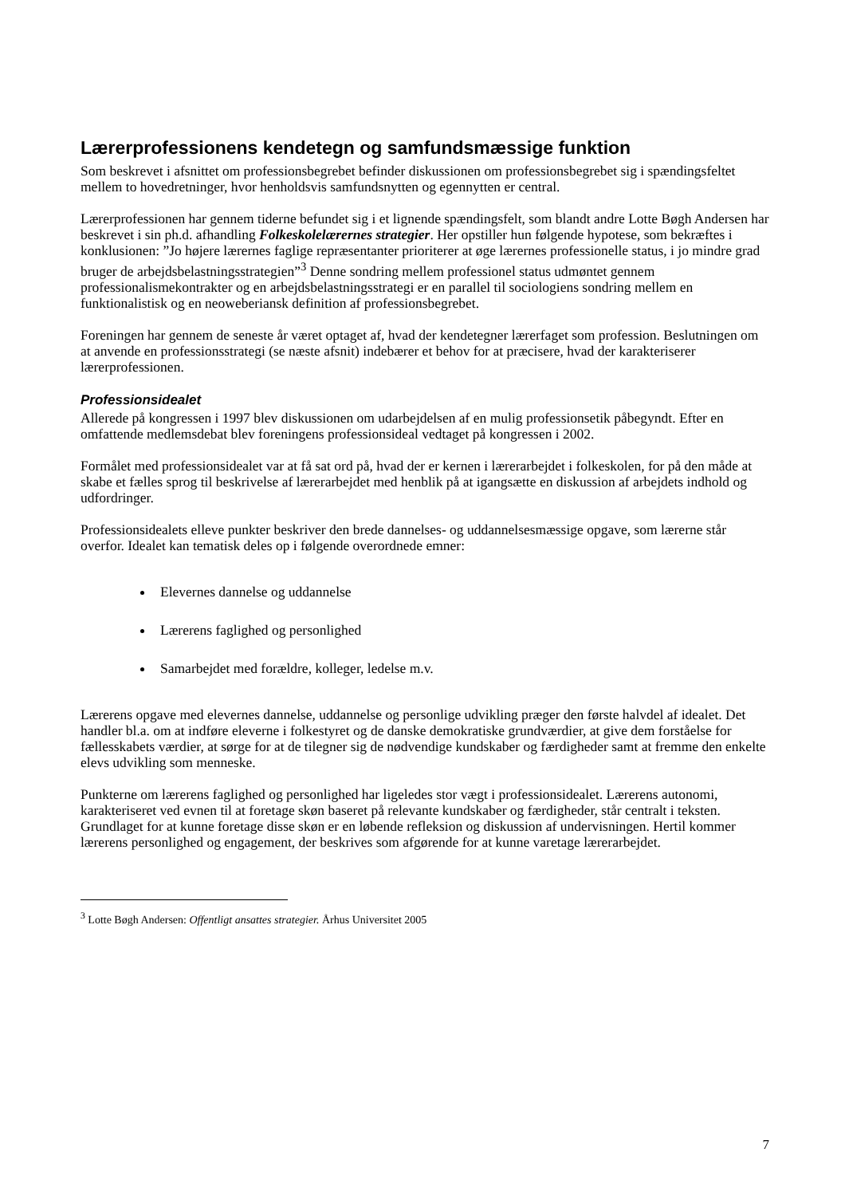Lærerprofessionens kendetegn og samfundsmæssige funktion
Som beskrevet i afsnittet om professionsbegrebet befinder diskussionen om professionsbegrebet sig i spændingsfeltet mellem to hovedretninger, hvor henholdsvis samfundsnytten og egennytten er central.
Lærerprofessionen har gennem tiderne befundet sig i et lignende spændingsfelt, som blandt andre Lotte Bøgh Andersen har beskrevet i sin ph.d. afhandling Folkeskolelærernes strategier. Her opstiller hun følgende hypotese, som bekræftes i konklusionen: ”Jo højere lærernes faglige repræsentanter prioriterer at øge lærernes professionelle status, i jo mindre grad bruger de arbejdsbelastningsstrategien”<sup>3</sup> Denne sondring mellem professionel status udmøntet gennem professionalismekontrakter og en arbejdsbelastningsstrategi er en parallel til sociologiens sondring mellem en funktionalistisk og en neoweberiansk definition af professionsbegrebet.
Foreningen har gennem de seneste år været optaget af, hvad der kendetegner lærerfaget som profession. Beslutningen om at anvende en professionsstrategi (se næste afsnit) indebærer et behov for at præcisere, hvad der karakteriserer lærerprofessionen.
Professionsidealet
Allerede på kongressen i 1997 blev diskussionen om udarbejdelsen af en mulig professionsetik påbegyndt. Efter en omfattende medlemsdebat blev foreningens professionsideal vedtaget på kongressen i 2002.
Formålet med professionsidealet var at få sat ord på, hvad der er kernen i lærerarbejdet i folkeskolen, for på den måde at skabe et fælles sprog til beskrivelse af lærerarbejdet med henblik på at igangsætte en diskussion af arbejdets indhold og udfordringer.
Professionsidealets elleve punkter beskriver den brede dannelses- og uddannelsesmæssige opgave, som lærerne står overfor. Idealet kan tematisk deles op i følgende overordnede emner:
Elevernes dannelse og uddannelse
Lærerens faglighed og personlighed
Samarbejdet med forældre, kolleger, ledelse m.v.
Lærerens opgave med elevernes dannelse, uddannelse og personlige udvikling præger den første halvdel af idealet. Det handler bl.a. om at indføre eleverne i folkestyret og de danske demokratiske grundværdier, at give dem forståelse for fællesskabets værdier, at sørge for at de tilegner sig de nødvendige kundskaber og færdigheder samt at fremme den enkelte elevs udvikling som menneske.
Punkterne om lærerens faglighed og personlighed har ligeledes stor vægt i professionsidealet. Lærerens autonomi, karakteriseret ved evnen til at foretage skøn baseret på relevante kundskaber og færdigheder, står centralt i teksten. Grundlaget for at kunne foretage disse skøn er en løbende refleksion og diskussion af undervisningen. Hertil kommer lærerens personlighed og engagement, der beskrives som afgørende for at kunne varetage lærerarbejdet.
<sup>3</sup> Lotte Bøgh Andersen: Offentligt ansattes strategier. Århus Universitet 2005
7